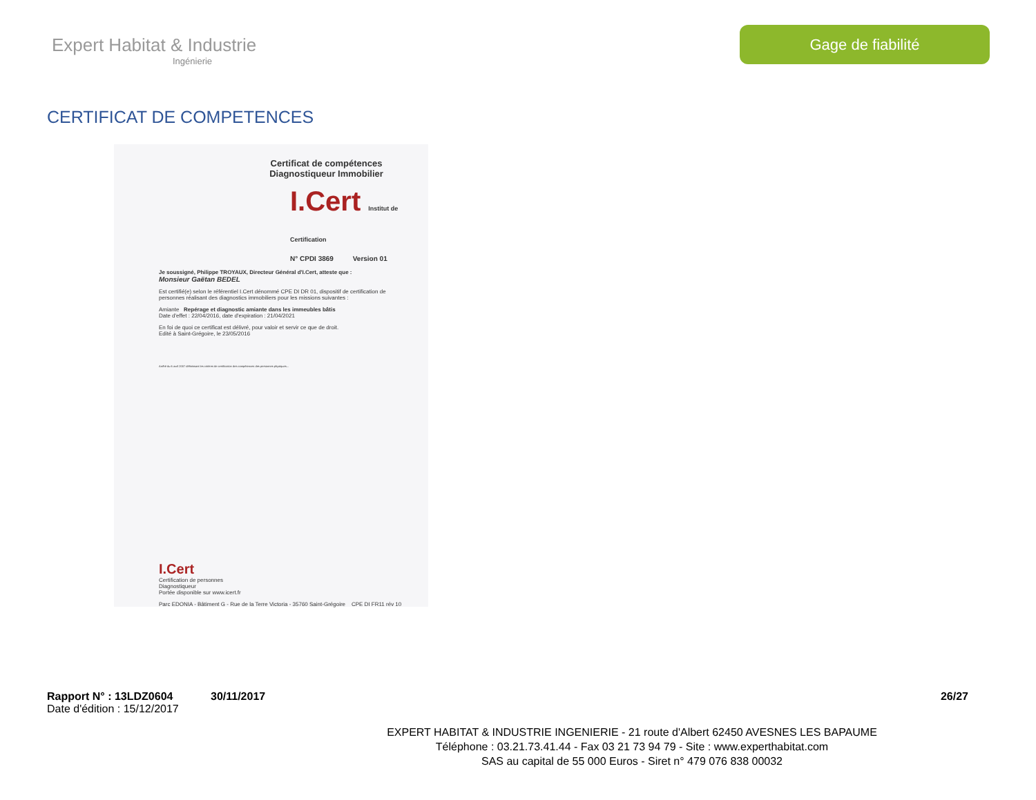Expert Habitat & Industrie
Ingénierie
Gage de fiabilité
CERTIFICAT DE COMPETENCES
Certificat de compétences
Diagnostiqueur Immobilier
I.Cert Institut de Certification
N° CPDI 3869 Version 01
Je soussigné, Philippe TROYAUX, Directeur Général d'I.Cert, atteste que :
Monsieur Gaëtan BEDEL
Est certifié(e) selon le référentiel I.Cert dénommé CPE DI DR 01, dispositif de certification de personnes réalisant des diagnostics immobiliers pour les missions suivantes :
Amiante Repérage et diagnostic amiante dans les immeubles bâtis
Date d'effet : 22/04/2016, date d'expiration : 21/04/2021
En foi de quoi ce certificat est délivré, pour valoir et servir ce que de droit.
Edité à Saint-Grégoire, le 23/05/2016
Arrêté du 6 avril 2007 définissant les critères de certification des compétences des personnes physiques...
I.Cert
Certification de personnes
Diagnostiqueur
Portée disponible sur www.icert.fr
Parc EDONIA - Bâtiment G - Rue de la Terre Victoria - 35760 Saint-Grégoire CPE DI FR11 rév 10
Rapport N° : 13LDZ0604 30/11/2017 26/27
Date d'édition : 15/12/2017
EXPERT HABITAT & INDUSTRIE INGENIERIE - 21 route d'Albert 62450 AVESNES LES BAPAUME
Téléphone : 03.21.73.41.44 - Fax 03 21 73 94 79 - Site : www.experthabitat.com
SAS au capital de 55 000 Euros - Siret n° 479 076 838 00032